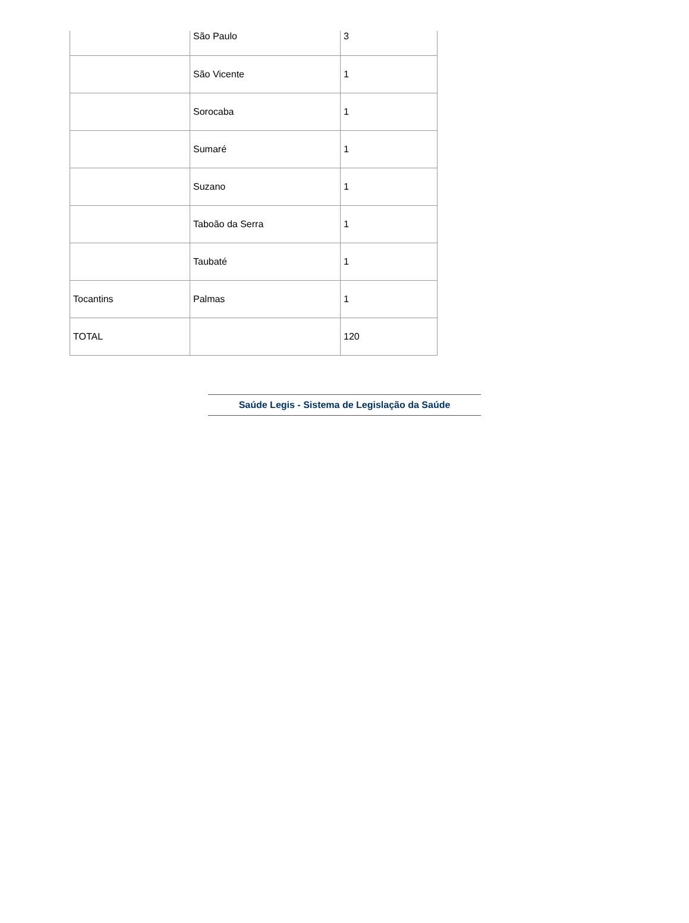| | São Paulo | 3 |
| | São Vicente | 1 |
| | Sorocaba | 1 |
| | Sumaré | 1 |
| | Suzano | 1 |
| | Taboão da Serra | 1 |
| | Taubaté | 1 |
| Tocantins | Palmas | 1 |
| TOTAL | | 120 |
Saúde Legis - Sistema de Legislação da Saúde